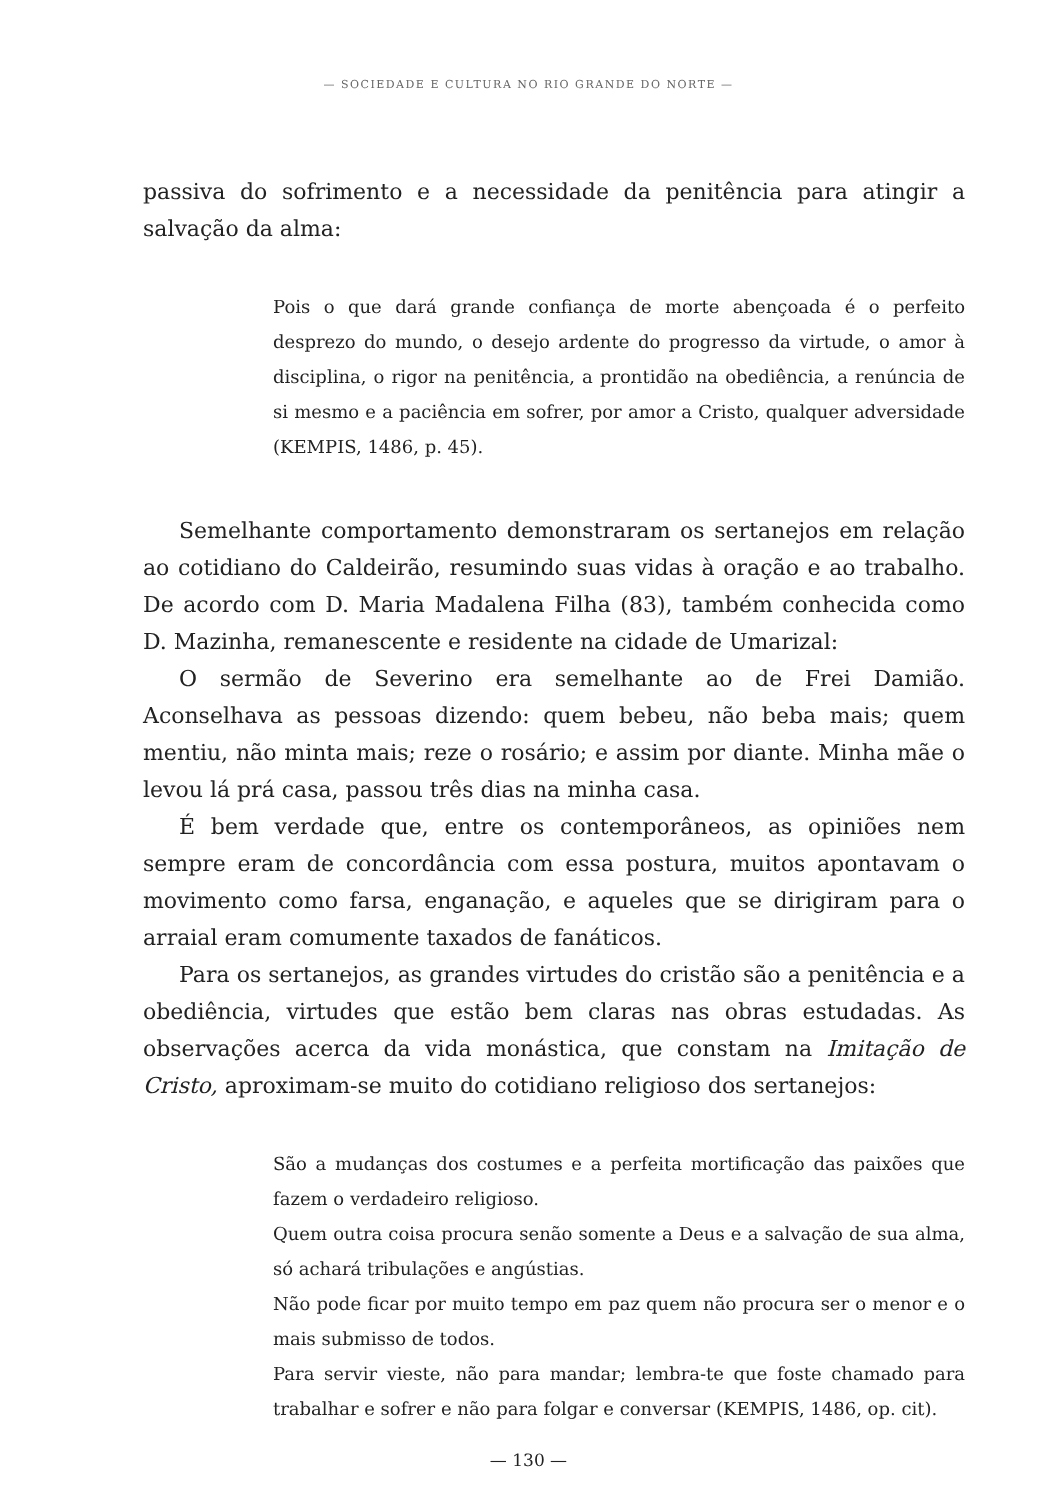— SOCIEDADE E CULTURA NO RIO GRANDE DO NORTE —
passiva do sofrimento e a necessidade da penitência para atingir a salvação da alma:
Pois o que dará grande confiança de morte abençoada é o perfeito desprezo do mundo, o desejo ardente do progresso da virtude, o amor à disciplina, o rigor na penitência, a prontidão na obediência, a renúncia de si mesmo e a paciência em sofrer, por amor a Cristo, qualquer adversidade (KEMPIS, 1486, p. 45).
Semelhante comportamento demonstraram os sertanejos em relação ao cotidiano do Caldeirão, resumindo suas vidas à oração e ao trabalho. De acordo com D. Maria Madalena Filha (83), também conhecida como D. Mazinha, remanescente e residente na cidade de Umarizal:
O sermão de Severino era semelhante ao de Frei Damião. Aconselhava as pessoas dizendo: quem bebeu, não beba mais; quem mentiu, não minta mais; reze o rosário; e assim por diante. Minha mãe o levou lá prá casa, passou três dias na minha casa.
É bem verdade que, entre os contemporâneos, as opiniões nem sempre eram de concordância com essa postura, muitos apontavam o movimento como farsa, enganação, e aqueles que se dirigiram para o arraial eram comumente taxados de fanáticos.
Para os sertanejos, as grandes virtudes do cristão são a penitência e a obediência, virtudes que estão bem claras nas obras estudadas. As observações acerca da vida monástica, que constam na Imitação de Cristo, aproximam-se muito do cotidiano religioso dos sertanejos:
São a mudanças dos costumes e a perfeita mortificação das paixões que fazem o verdadeiro religioso.
Quem outra coisa procura senão somente a Deus e a salvação de sua alma, só achará tribulações e angústias.
Não pode ficar por muito tempo em paz quem não procura ser o menor e o mais submisso de todos.
Para servir vieste, não para mandar; lembra-te que foste chamado para trabalhar e sofrer e não para folgar e conversar (KEMPIS, 1486, op. cit).
— 130 —